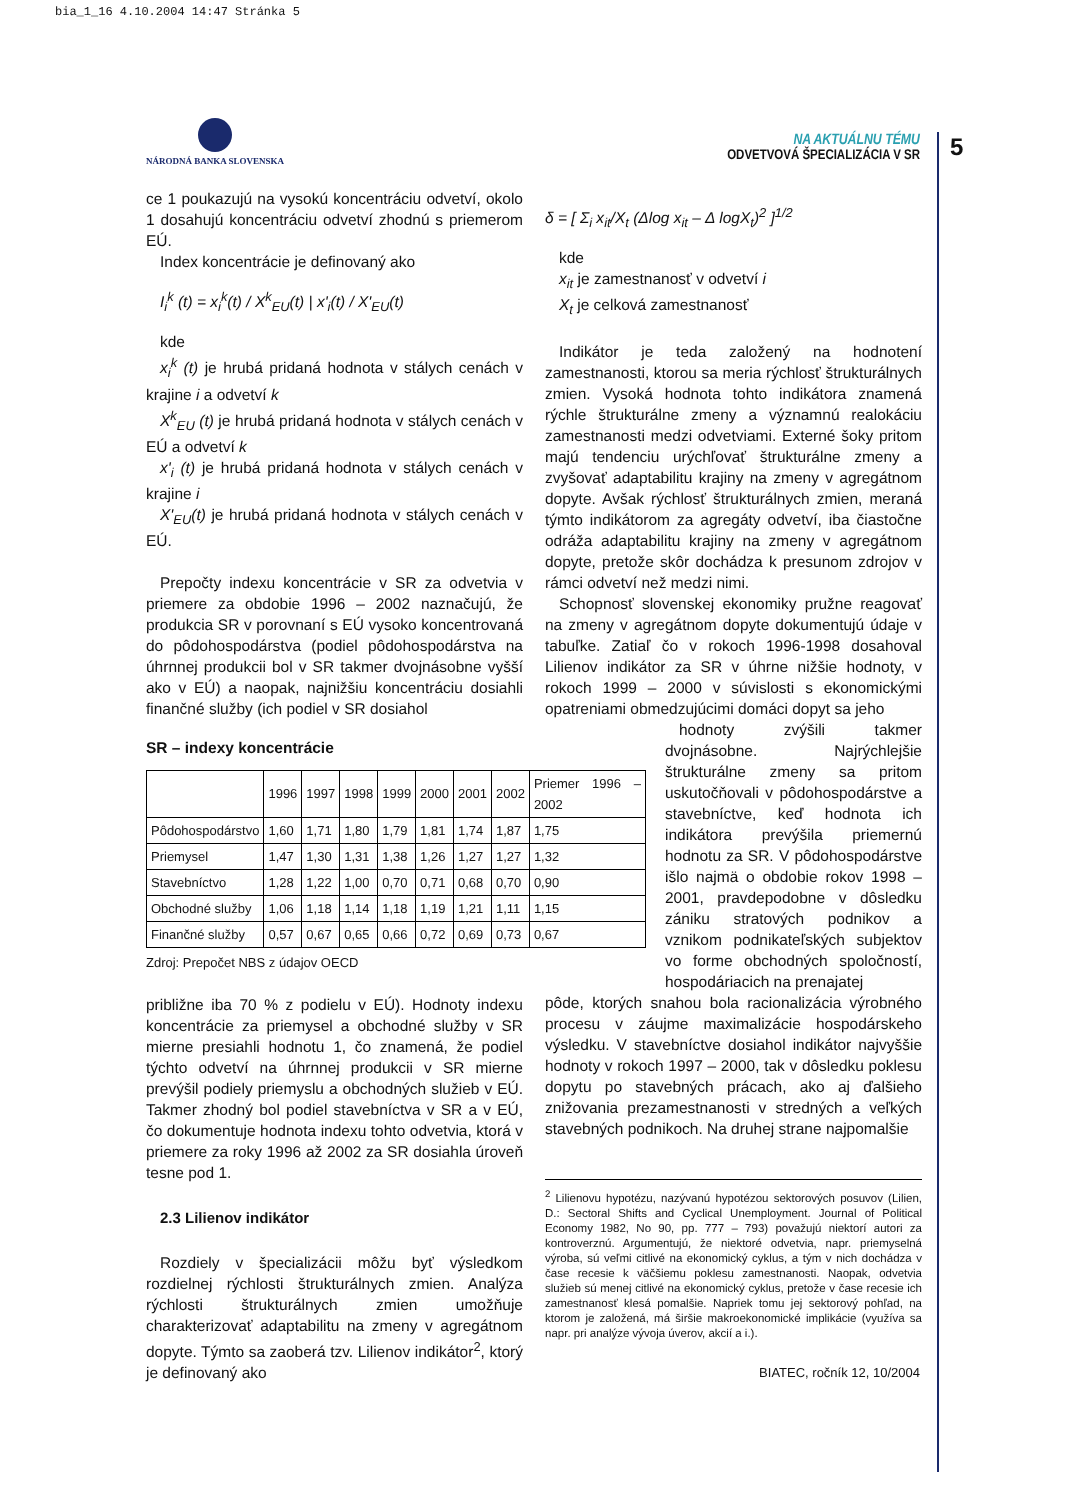bia_1_16 4.10.2004 14:47 Stránka 5
NÁRODNÁ BANKA SLOVENSKA
NA AKTUÁLNU TÉMU
ODVETVOVÁ ŠPECIALIZÁCIA V SR
5
ce 1 poukazujú na vysokú koncentráciu odvetví, okolo 1 dosahujú koncentráciu odvetví zhodnú s priemerom EÚ.
Index koncentrácie je definovaný ako
I<sub>i</sub><sup>k</sup> (t) = x<sub>i</sub><sup>k</sup>(t) / X<sup>k</sup><sub>EU</sub>(t) | x'<sub>i</sub>(t) / X'<sub>EU</sub>(t)
kde
x<sub>i</sub><sup>k</sup> (t) je hrubá pridaná hodnota v stálych cenách v krajine i a odvetví k
X<sup>k</sup><sub>EU</sub> (t) je hrubá pridaná hodnota v stálych cenách v EÚ a odvetví k
x'<sub>i</sub> (t) je hrubá pridaná hodnota v stálych cenách v krajine i
X'<sub>EU</sub>(t) je hrubá pridaná hodnota v stálych cenách v EÚ.
Prepočty indexu koncentrácie v SR za odvetvia v priemere za obdobie 1996 – 2002 naznačujú, že produkcia SR v porovnaní s EÚ vysoko koncentrovaná do pôdohospodárstva (podiel pôdohospodárstva na úhrnnej produkcii bol v SR takmer dvojnásobne vyšší ako v EÚ) a naopak, najnižšiu koncentráciu dosiahli finančné služby (ich podiel v SR dosiahol
SR – indexy koncentrácie
| | 1996 | 1997 | 1998 | 1999 | 2000 | 2001 | 2002 | Priemer 1996 – 2002 |
| --- | --- | --- | --- | --- | --- | --- | --- | --- |
| Pôdohospodárstvo | 1,60 | 1,71 | 1,80 | 1,79 | 1,81 | 1,74 | 1,87 | 1,75 |
| Priemysel | 1,47 | 1,30 | 1,31 | 1,38 | 1,26 | 1,27 | 1,27 | 1,32 |
| Stavebníctvo | 1,28 | 1,22 | 1,00 | 0,70 | 0,71 | 0,68 | 0,70 | 0,90 |
| Obchodné služby | 1,06 | 1,18 | 1,14 | 1,18 | 1,19 | 1,21 | 1,11 | 1,15 |
| Finančné služby | 0,57 | 0,67 | 0,65 | 0,66 | 0,72 | 0,69 | 0,73 | 0,67 |
Zdroj: Prepočet NBS z údajov OECD
približne iba 70 % z podielu v EÚ). Hodnoty indexu koncentrácie za priemysel a obchodné služby v SR mierne presiahli hodnotu 1, čo znamená, že podiel týchto odvetví na úhrnnej produkcii v SR mierne prevýšil podiely priemyslu a obchodných služieb v EÚ. Takmer zhodný bol podiel stavebníctva v SR a v EÚ, čo dokumentuje hodnota indexu tohto odvetvia, ktorá v priemere za roky 1996 až 2002 za SR dosiahla úroveň tesne pod 1.
2.3 Lilienov indikátor
Rozdiely v špecializácii môžu byť výsledkom rozdielnej rýchlosti štrukturálnych zmien. Analýza rýchlosti štrukturálnych zmien umožňuje charakterizovať adaptabilitu na zmeny v agregátnom dopyte. Týmto sa zaoberá tzv. Lilienov indikátor<sup>2</sup>, ktorý je definovaný ako
δ = [ Σ<sub>i</sub> x<sub>it</sub>/X<sub>t</sub> (Δlog x<sub>it</sub> – Δ logX<sub>t</sub>)<sup>2</sup> ]<sup>1/2</sup>
kde
x<sub>it</sub> je zamestnanosť v odvetví i
X<sub>t</sub> je celková zamestnanosť
Indikátor je teda založený na hodnotení zamestnanosti, ktorou sa meria rýchlosť štrukturálnych zmien. Vysoká hodnota tohto indikátora znamená rýchle štrukturálne zmeny a významnú realokáciu zamestnanosti medzi odvetviami. Externé šoky pritom majú tendenciu urýchľovať štrukturálne zmeny a zvyšovať adaptabilitu krajiny na zmeny v agregátnom dopyte. Avšak rýchlosť štrukturálnych zmien, meraná týmto indikátorom za agregáty odvetví, iba čiastočne odráža adaptabilitu krajiny na zmeny v agregátnom dopyte, pretože skôr dochádza k presunom zdrojov v rámci odvetví než medzi nimi.
Schopnosť slovenskej ekonomiky pružne reagovať na zmeny v agregátnom dopyte dokumentujú údaje v tabuľke. Zatiaľ čo v rokoch 1996-1998 dosahoval Lilienov indikátor za SR v úhrne nižšie hodnoty, v rokoch 1999 – 2000 v súvislosti s ekonomickými opatreniami obmedzujúcimi domáci dopyt sa jeho
hodnoty zvýšili takmer dvojnásobne. Najrýchlejšie štrukturálne zmeny sa pritom uskutočňovali v pôdohospodárstve a stavebníctve, keď hodnota ich indikátora prevýšila priemernú hodnotu za SR. V pôdohospodárstve išlo najmä o obdobie rokov 1998 – 2001, pravdepodobne v dôsledku zániku stratových podnikov a vznikom podnikateľských subjektov vo forme obchodných spoločností, hospodáriacich na prenajatej
pôde, ktorých snahou bola racionalizácia výrobného procesu v záujme maximalizácie hospodárskeho výsledku. V stavebníctve dosiahol indikátor najvyššie hodnoty v rokoch 1997 – 2000, tak v dôsledku poklesu dopytu po stavebných prácach, ako aj ďalšieho znižovania prezamestnanosti v stredných a veľkých stavebných podnikoch. Na druhej strane najpomalšie
<sup>2</sup> Lilienovu hypotézu, nazývanú hypotézou sektorových posuvov (Lilien, D.: Sectoral Shifts and Cyclical Unemployment. Journal of Political Economy 1982, No 90, pp. 777 – 793) považujú niektorí autori za kontroverznú. Argumentujú, že niektoré odvetvia, napr. priemyselná výroba, sú veľmi citlivé na ekonomický cyklus, a tým v nich dochádza v čase recesie k väčšiemu poklesu zamestnanosti. Naopak, odvetvia služieb sú menej citlivé na ekonomický cyklus, pretože v čase recesie ich zamestnanosť klesá pomalšie. Napriek tomu jej sektorový pohľad, na ktorom je založená, má širšie makroekonomické implikácie (využíva sa napr. pri analýze vývoja úverov, akcií a i.).
BIATEC, ročník 12, 10/2004